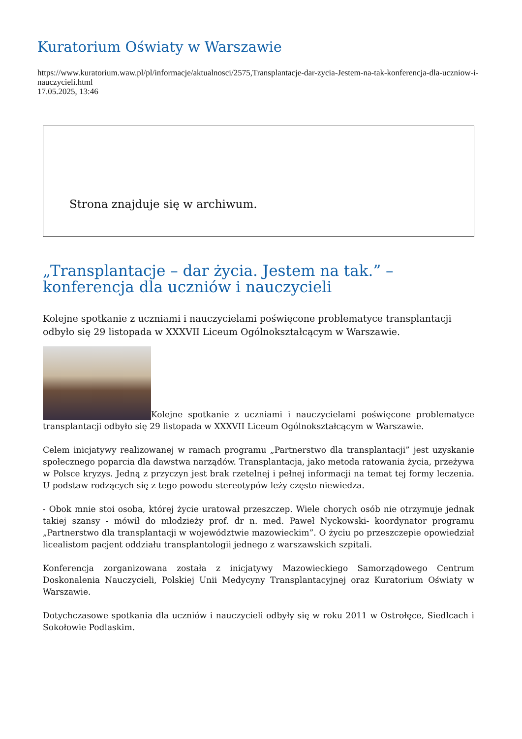Kuratorium Oświaty w Warszawie
https://www.kuratorium.waw.pl/pl/informacje/aktualnosci/2575,Transplantacje-dar-zycia-Jestem-na-tak-konferencja-dla-uczniow-i-nauczycieli.html
17.05.2025, 13:46
Strona znajduje się w archiwum.
„Transplantacje – dar życia. Jestem na tak.” – konferencja dla uczniów i nauczycieli
Kolejne spotkanie z uczniami i nauczycielami poświęcone problematyce transplantacji odbyło się 29 listopada w XXXVII Liceum Ogólnokształcącym w Warszawie.
Kolejne spotkanie z uczniami i nauczycielami poświęcone problematyce transplantacji odbyło się 29 listopada w XXXVII Liceum Ogólnokształcącym w Warszawie.
Celem inicjatywy realizowanej w ramach programu „Partnerstwo dla transplantacji” jest uzyskanie społecznego poparcia dla dawstwa narządów. Transplantacja, jako metoda ratowania życia, przeżywa w Polsce kryzys. Jedną z przyczyn jest brak rzetelnej i pełnej informacji na temat tej formy leczenia. U podstaw rodzących się z tego powodu stereotypów leży często niewiedza.
- Obok mnie stoi osoba, której życie uratował przeszczep. Wiele chorych osób nie otrzymuje jednak takiej szansy - mówił do młodzieży prof. dr n. med. Paweł Nyckowski- koordynator programu „Partnerstwo dla transplantacji w województwie mazowieckim”. O życiu po przeszczepie opowiedział licealistom pacjent oddziału transplantologii jednego z warszawskich szpitali.
Konferencja zorganizowana została z inicjatywy Mazowieckiego Samorządowego Centrum Doskonalenia Nauczycieli, Polskiej Unii Medycyny Transplantacyjnej oraz Kuratorium Oświaty w Warszawie.
Dotychczasowe spotkania dla uczniów i nauczycieli odbyły się w roku 2011 w Ostrołęce, Siedlcach i Sokołowie Podlaskim.